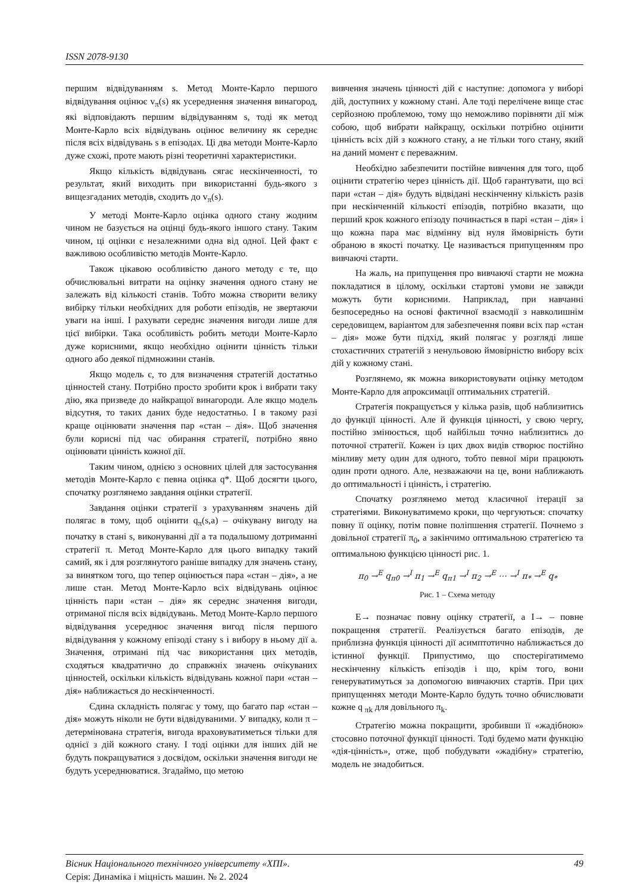ISSN 2078-9130
першим відвідуванням s. Метод Монте-Карло першого відвідування оцінює v<sub>π</sub>(s) як усереднення значення винагород, які відповідають першим відвідуванням s, тоді як метод Монте-Карло всіх відвідувань оцінює величину як середнє після всіх відвідувань s в епізодах. Ці два методи Монте-Карло дуже схожі, проте мають різні теоретичні характеристики.
Якщо кількість відвідувань сягає нескінченності, то результат, який виходить при використанні будь-якого з вищезгаданих методів, сходить до v<sub>π</sub>(s).
У методі Монте-Карло оцінка одного стану жодним чином не базується на оцінці будь-якого іншого стану. Таким чином, ці оцінки є незалежними одна від одної. Цей факт є важливою особливістю методів Монте-Карло.
Також цікавою особливістю даного методу є те, що обчислювальні витрати на оцінку значення одного стану не залежать від кількості станів. Тобто можна створити велику вибірку тільки необхідних для роботи епізодів, не звертаючи уваги на інші. І рахувати середнє значення вигоди лише для цієї вибірки. Така особливість робить методи Монте-Карло дуже корисними, якщо необхідно оцінити цінність тільки одного або деякої підмножини станів.
Якщо модель є, то для визначення стратегій достатньо цінностей стану. Потрібно просто зробити крок і вибрати таку дію, яка призведе до найкращої винагороди. Але якщо модель відсутня, то таких даних буде недостатньо. І в такому разі краще оцінювати значення пар «стан – дія». Щоб значення були корисні під час обирання стратегії, потрібно явно оцінювати цінність кожної дії.
Таким чином, однією з основних цілей для застосування методів Монте-Карло є певна оцінка q*. Щоб досягти цього, спочатку розглянемо завдання оцінки стратегії.
Завдання оцінки стратегії з урахуванням значень дій полягає в тому, щоб оцінити q<sub>π</sub>(s,a) – очікувану вигоду на початку в стані s, виконуванні дії a та подальшому дотриманні стратегії π. Метод Монте-Карло для цього випадку такий самий, як і для розглянутого раніше випадку для значень стану, за винятком того, що тепер оцінюється пара «стан – дія», а не лише стан. Метод Монте-Карло всіх відвідувань оцінює цінність пари «стан – дія» як середнє значення вигоди, отриманої після всіх відвідувань. Метод Монте-Карло першого відвідування усереднює значення вигод після першого відвідування у кожному епізоді стану s і вибору в ньому дії a. Значення, отримані під час використання цих методів, сходяться квадратично до справжніх значень очікуваних цінностей, оскільки кількість відвідувань кожної пари «стан – дія» наближається до нескінченності.
Єдина складність полягає у тому, що багато пар «стан – дія» можуть ніколи не бути відвідуваними. У випадку, коли π – детермінована стратегія, вигода враховуватиметься тільки для однієї з дій кожного стану. І тоді оцінки для інших дій не будуть покращуватися з досвідом, оскільки значення вигоди не будуть усереднюватися. Згадаймо, що метою
вивчення значень цінності дій є наступне: допомога у виборі дій, доступних у кожному стані. Але тоді перелічене вище стає серйозною проблемою, тому що неможливо порівняти дії між собою, щоб вибрати найкращу, оскільки потрібно оцінити цінність всіх дій з кожного стану, а не тільки того стану, який на даний момент є переважним.
Необхідно забезпечити постійне вивчення для того, щоб оцінити стратегію через цінність дії. Щоб гарантувати, що всі пари «стан – дія» будуть відвідані нескінченну кількість разів при нескінченній кількості епізодів, потрібно вказати, що перший крок кожного епізоду починається в парі «стан – дія» і що кожна пара має відмінну від нуля ймовірність бути обраною в якості початку. Це називається припущенням про вивчаючі старти.
На жаль, на припущення про вивчаючі старти не можна покладатися в цілому, оскільки стартові умови не завжди можуть бути корисними. Наприклад, при навчанні безпосередньо на основі фактичної взаємодії з навколишнім середовищем, варіантом для забезпечення появи всіх пар «стан – дія» може бути підхід, який полягає у розгляді лише стохастичних стратегій з ненульовою ймовірністю вибору всіх дій у кожному стані.
Розглянемо, як можна використовувати оцінку методом Монте-Карло для апроксимації оптимальних стратегій.
Стратегія покращується у кілька разів, щоб наблизитись до функції цінності. Але й функція цінності, у свою чергу, постійно змінюється, щоб найбільш точно наблизитись до поточної стратегії. Кожен із цих двох видів створює постійно мінливу мету один для одного, тобто певної міри працюють один проти одного. Але, незважаючи на це, вони наближають до оптимальності і цінність, і стратегію.
Спочатку розглянемо метод класичної ітерації за стратегіями. Виконуватимемо кроки, що чергуються: спочатку повну її оцінку, потім повне поліпшення стратегії. Почнемо з довільної стратегії π<sub>0</sub>, а закінчимо оптимальною стратегією та оптимальною функцією цінності рис. 1.
π<sub>0</sub> →<sup>E</sup> q<sub>π0</sub> →<sup>I</sup> π<sub>1</sub> →<sup>E</sup> q<sub>π1</sub> →<sup>I</sup> π<sub>2</sub> →<sup>E</sup> ⋯ →<sup>I</sup> π<sub>*</sub> →<sup>E</sup> q<sub>*</sub>
Рис. 1 – Схема методу
E→ позначає повну оцінку стратегії, а I→ – повне покращення стратегії. Реалізується багато епізодів, де приблизна функція цінності дії асимптотично наближається до істинної функції. Припустимо, що спостерігатимемо нескінченну кількість епізодів і що, крім того, вони генеруватимуться за допомогою вивчаючих стартів. При цих припущеннях методи Монте-Карло будуть точно обчислювати кожне q <sub>πk</sub> для довільного π<sub>k</sub>.
Стратегію можна покращити, зробивши її «жадібною» стосовно поточної функції цінності. Тоді будемо мати функцію «дія-цінність», отже, щоб побудувати «жадібну» стратегію, модель не знадобиться.
Вісник Національного технічного університету «ХПІ».
Серія: Динаміка і міцність машин. № 2. 2024
49